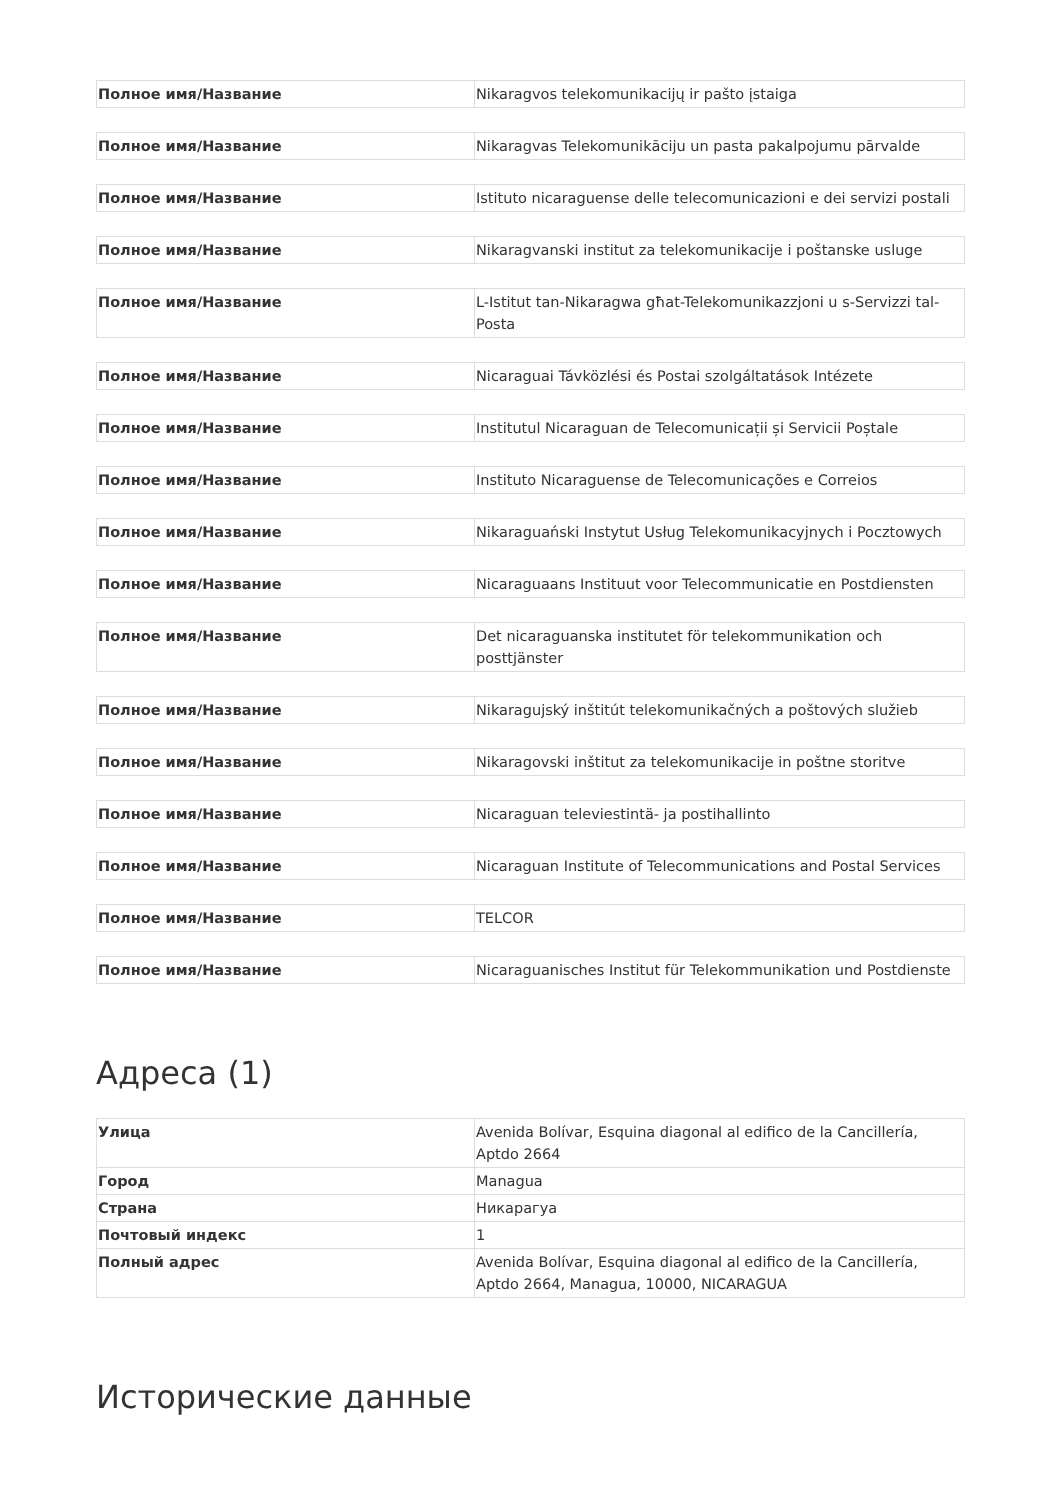| Полное имя/Название | Nikaragvos telekomunikacijų ir pašto įstaiga |
| Полное имя/Название | Nikaragvas Telekomunikāciju un pasta pakalpojumu pārvalde |
| Полное имя/Название | Istituto nicaraguense delle telecomunicazioni e dei servizi postali |
| Полное имя/Название | Nikaragvanski institut za telekomunikacije i poštanske usluge |
| Полное имя/Название | L-Istitut tan-Nikaragwa għat-Telekomunikazzjoni u s-Servizzi tal-Posta |
| Полное имя/Название | Nicaraguai Távközlési és Postai szolgáltatások Intézete |
| Полное имя/Название | Institutul Nicaraguan de Telecomunicații și Servicii Poștale |
| Полное имя/Название | Instituto Nicaraguense de Telecomunicações e Correios |
| Полное имя/Название | Nikaraguański Instytut Usług Telekomunikacyjnych i Pocztowych |
| Полное имя/Название | Nicaraguaans Instituut voor Telecommunicatie en Postdiensten |
| Полное имя/Название | Det nicaraguanska institutet för telekommunikation och posttjänster |
| Полное имя/Название | Nikaragujský inštitút telekomunikačných a poštových služieb |
| Полное имя/Название | Nikaragovski inštitut za telekomunikacije in poštne storitve |
| Полное имя/Название | Nicaraguan televiestintä- ja postihallinto |
| Полное имя/Название | Nicaraguan Institute of Telecommunications and Postal Services |
| Полное имя/Название | TELCOR |
| Полное имя/Название | Nicaraguanisches Institut für Telekommunikation und Postdienste |
Адреса (1)
| Улица | Avenida Bolívar, Esquina diagonal al edifico de la Cancillería, Aptdo 2664 |
| Город | Managua |
| Страна | Никарагуа |
| Почтовый индекс | 1 |
| Полный адрес | Avenida Bolívar, Esquina diagonal al edifico de la Cancillería, Aptdo 2664, Managua, 10000, NICARAGUA |
Исторические данные